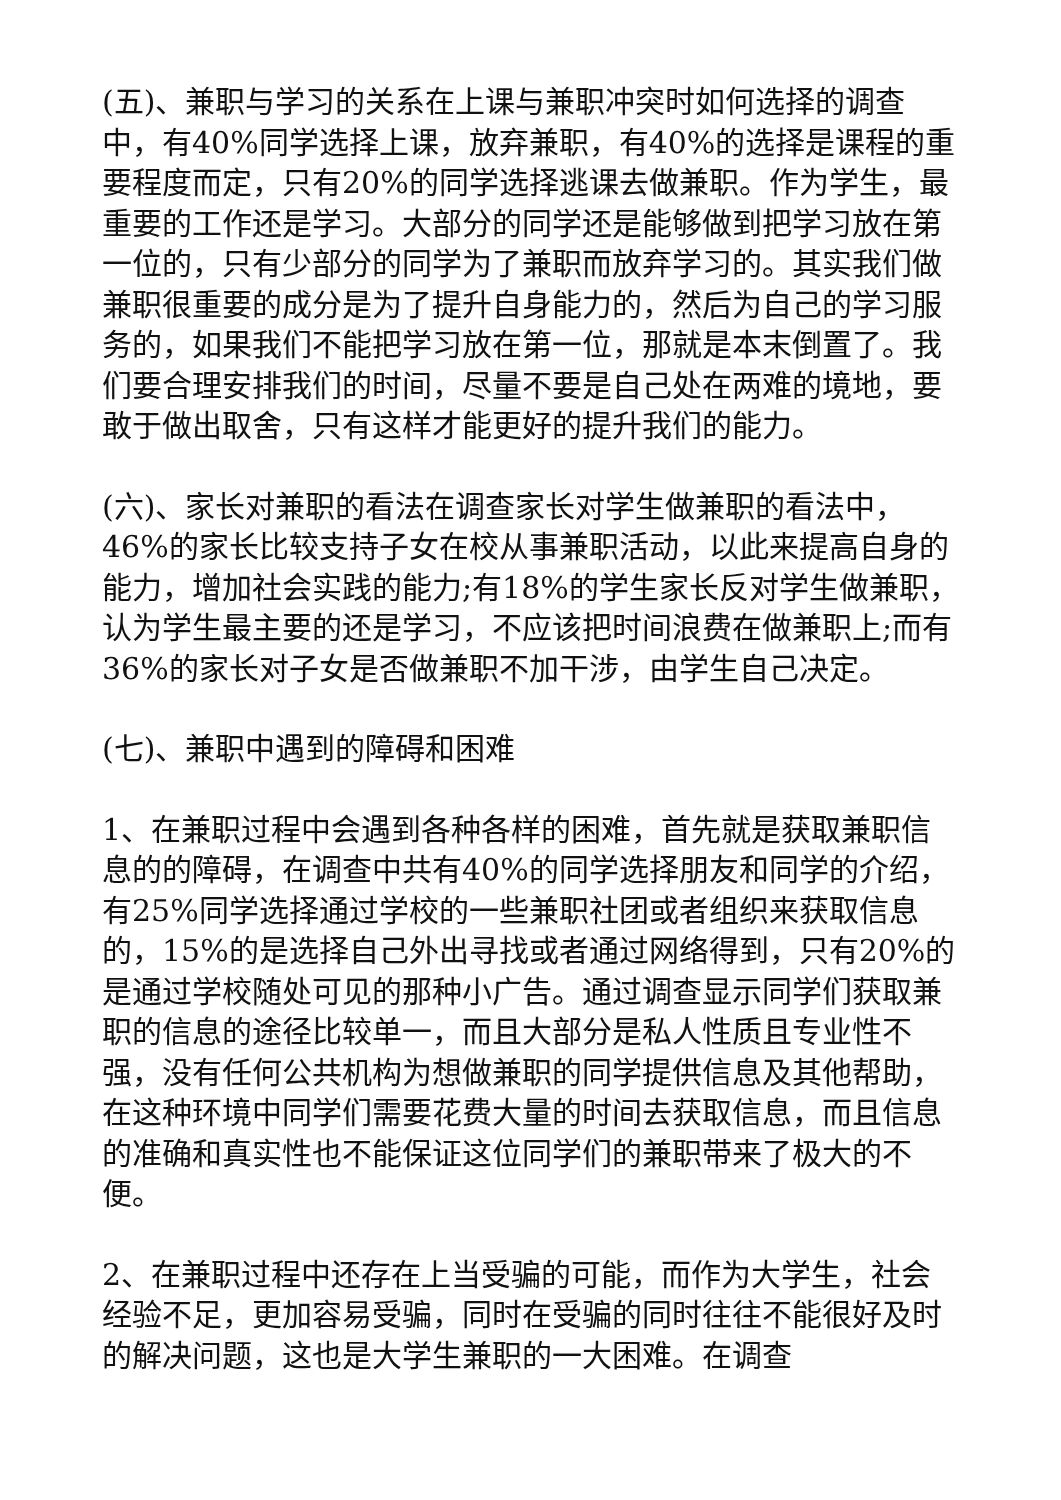(五)、兼职与学习的关系在上课与兼职冲突时如何选择的调查中，有40%同学选择上课，放弃兼职，有40%的选择是课程的重要程度而定，只有20%的同学选择逃课去做兼职。作为学生，最重要的工作还是学习。大部分的同学还是能够做到把学习放在第一位的，只有少部分的同学为了兼职而放弃学习的。其实我们做兼职很重要的成分是为了提升自身能力的，然后为自己的学习服务的，如果我们不能把学习放在第一位，那就是本末倒置了。我们要合理安排我们的时间，尽量不要是自己处在两难的境地，要敢于做出取舍，只有这样才能更好的提升我们的能力。
(六)、家长对兼职的看法在调查家长对学生做兼职的看法中，46%的家长比较支持子女在校从事兼职活动，以此来提高自身的能力，增加社会实践的能力;有18%的学生家长反对学生做兼职，认为学生最主要的还是学习，不应该把时间浪费在做兼职上;而有36%的家长对子女是否做兼职不加干涉，由学生自己决定。
(七)、兼职中遇到的障碍和困难
1、在兼职过程中会遇到各种各样的困难，首先就是获取兼职信息的的障碍，在调查中共有40%的同学选择朋友和同学的介绍，有25%同学选择通过学校的一些兼职社团或者组织来获取信息的，15%的是选择自己外出寻找或者通过网络得到，只有20%的是通过学校随处可见的那种小广告。通过调查显示同学们获取兼职的信息的途径比较单一，而且大部分是私人性质且专业性不强，没有任何公共机构为想做兼职的同学提供信息及其他帮助，在这种环境中同学们需要花费大量的时间去获取信息，而且信息的准确和真实性也不能保证这位同学们的兼职带来了极大的不便。
2、在兼职过程中还存在上当受骗的可能，而作为大学生，社会经验不足，更加容易受骗，同时在受骗的同时往往不能很好及时的解决问题，这也是大学生兼职的一大困难。在调查